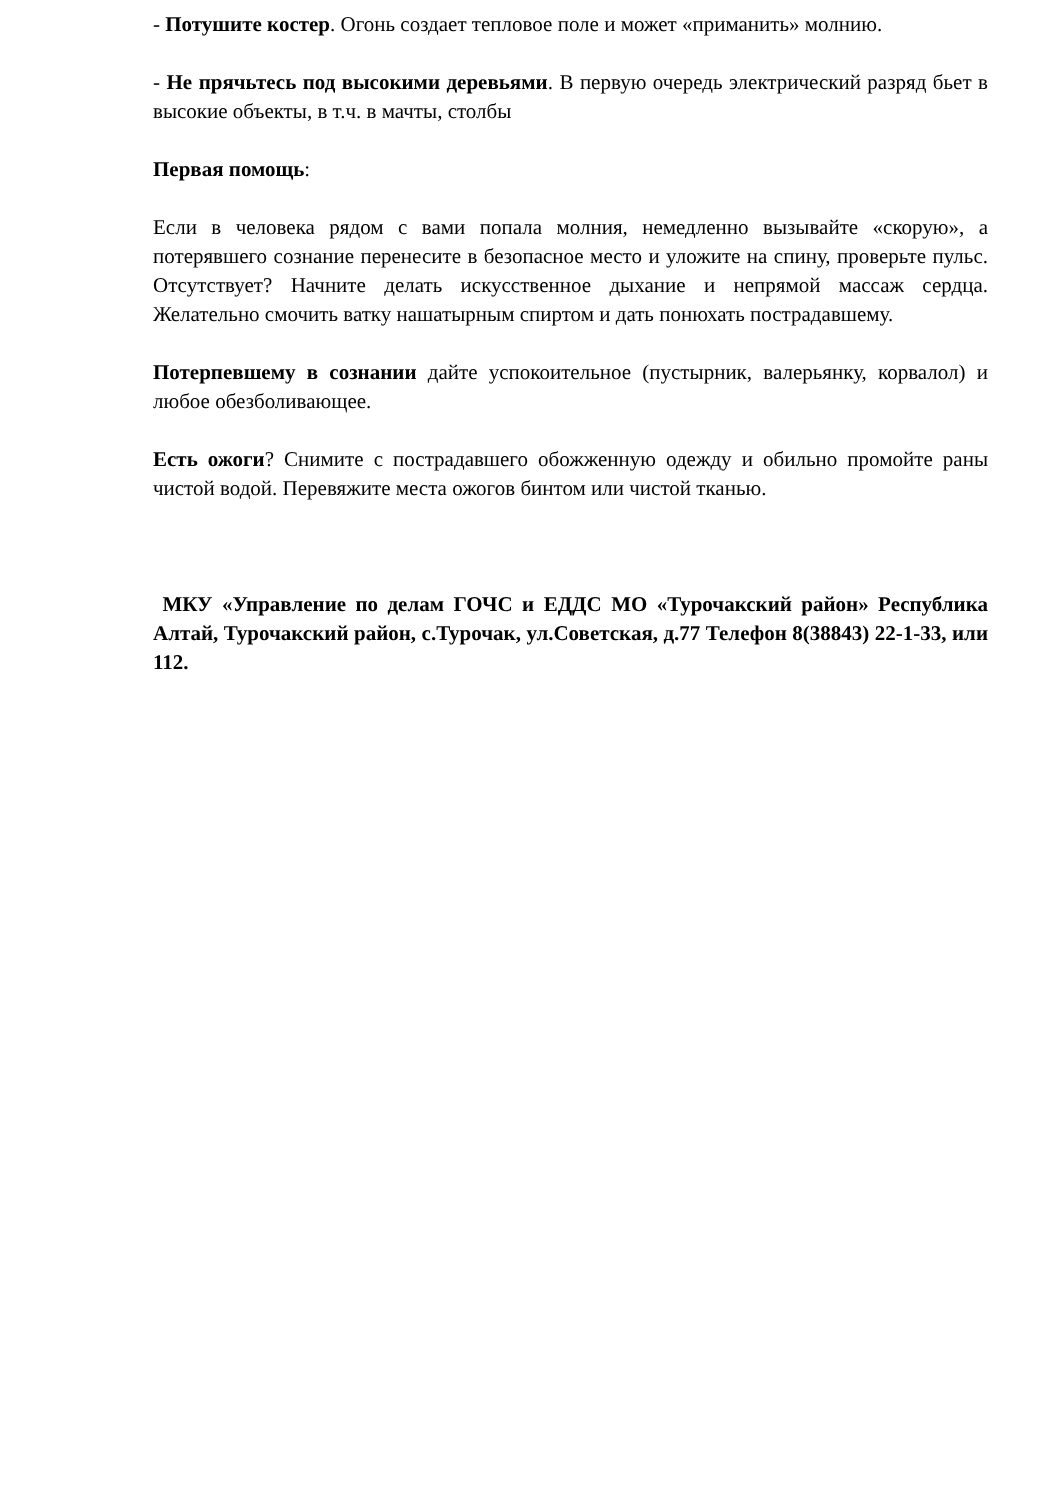- Потушите костер. Огонь создает тепловое поле и может «приманить» молнию.
- Не прячьтесь под высокими деревьями. В первую очередь электрический разряд бьет в высокие объекты, в т.ч. в мачты, столбы
Первая помощь:
Если в человека рядом с вами попала молния, немедленно вызывайте «скорую», а потерявшего сознание перенесите в безопасное место и уложите на спину, проверьте пульс. Отсутствует? Начните делать искусственное дыхание и непрямой массаж сердца. Желательно смочить ватку нашатырным спиртом и дать понюхать пострадавшему.
Потерпевшему в сознании дайте успокоительное (пустырник, валерьянку, корвалол) и любое обезболивающее.
Есть ожоги? Снимите с пострадавшего обожженную одежду и обильно промойте раны чистой водой. Перевяжите места ожогов бинтом или чистой тканью.
МКУ «Управление по делам ГОЧС и ЕДДС МО «Турочакский район» Республика Алтай, Турочакский район, с.Турочак, ул.Советская, д.77 Телефон 8(38843) 22-1-33, или 112.